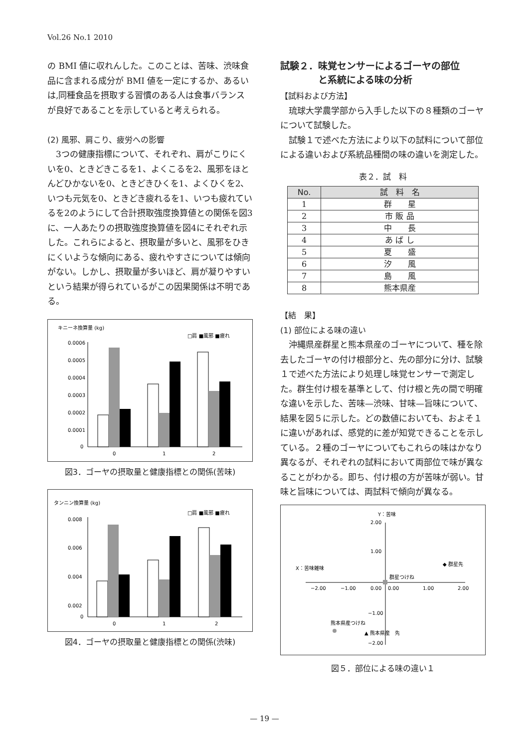Vol.26 No.1 2010
の BMI 値に収れんした。このことは、苦味、渋味食品に含まれる成分が BMI 値を一定にするか、あるいは,同種食品を摂取する習慣のある人は食事バランスが良好であることを示していると考えられる。
(2) 風邪、肩こり、疲労への影響
　3つの健康指標について、それぞれ、肩がこりにくいを0、ときどきこるを1、よくこるを2、風邪をほとんどひかないを0、ときどきひくを1、よくひくを2、いつも元気を0、ときどき疲れるを1、いつも疲れているを2のようにして合計摂取強度換算値との関係を図3に、一人あたりの摂取強度換算値を図4にそれぞれ示した。これらによると、摂取量が多いと、風邪をひきにくいような傾向にある、疲れやすさについては傾向がない。しかし、摂取量が多いほど、肩が凝りやすいという結果が得られているがこの因果関係は不明である。
キニーネ換算量 (kg)
□肩 ■風邪 ■疲れ
0.0006
0.0005
0.0004
0.0003
0.0002
0.0001
0
0
1
2
図3．ゴーヤの摂取量と健康指標との関係(苦味)
タンニン換算量 (kg)
□肩 ■風邪 ■疲れ
0.008
0.006
0.004
0.002
0
0
1
2
図4．ゴーヤの摂取量と健康指標との関係(渋味)
試験２．味覚センサーによるゴーヤの部位
　　　　と系統による味の分析
【試料および方法】
　琉球大学農学部から入手した以下の８種類のゴーヤについて試験した。
　試験１で述べた方法により以下の試料について部位による違いおよび系統品種間の味の違いを測定した。
表２．試　料
| No. | 試 料 名 |
| --- | --- |
| 1 | 群 星 |
| 2 | 市 販 品 |
| 3 | 中 長 |
| 4 | あ ば し |
| 5 | 夏 盛 |
| 6 | 汐 風 |
| 7 | 島 風 |
| 8 | 熊本県産 |
【結　果】
(1) 部位による味の違い
　沖縄県産群星と熊本県産のゴーヤについて、種を除去したゴーヤの付け根部分と、先の部分に分け、試験１で述べた方法により処理し味覚センサーで測定した。群生付け根を基準として、付け根と先の間で明確な違いを示した、苦味—渋味、甘味—旨味について、結果を図５に示した。どの数値においても、およそ１に違いがあれば、感覚的に差が知覚できることを示している。２種のゴーヤについてもこれらの味はかなり異なるが、それぞれの試料において両部位で味が異なることがわかる。即ち、付け根の方が苦味が弱い。甘味と旨味については、両試料で傾向が異なる。
Y：苦味
2.00
1.00
0.00
0.00
−2.00
−1.00
1.00
2.00
−1.00
−2.00
X：苦味雑味
◆ 群星先
群星つけね
熊本県産つけね
▲ 熊本県産　先
図５．部位による味の違い１
— 19 —